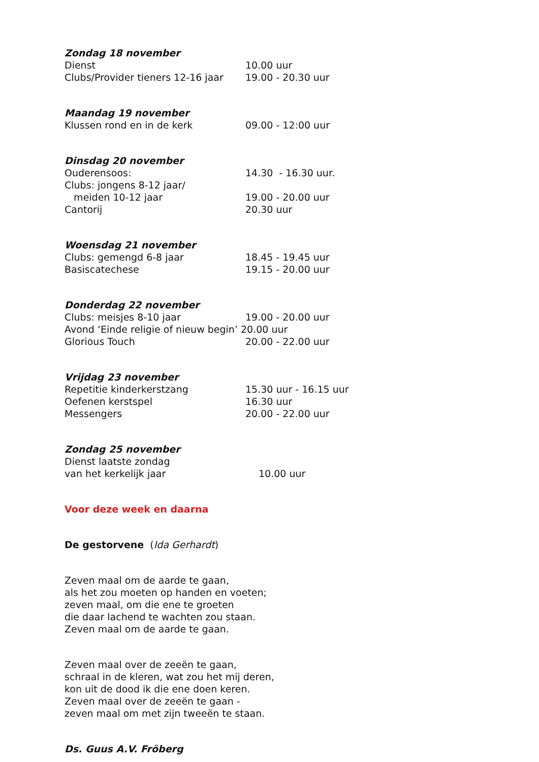Zondag 18 november
Dienst 10.00 uur
Clubs/Provider tieners 12-16 jaar 19.00 - 20.30 uur
Maandag 19 november
Klussen rond en in de kerk 09.00 - 12:00 uur
Dinsdag 20 november
Ouderensoos: 14.30 - 16.30 uur.
Clubs: jongens 8-12 jaar/
meiden 10-12 jaar 19.00 - 20.00 uur
Cantorij 20.30 uur
Woensdag 21 november
Clubs: gemengd 6-8 jaar 18.45 - 19.45 uur
Basiscatechese 19.15 - 20.00 uur
Donderdag 22 november
Clubs: meisjes 8-10 jaar 19.00 - 20.00 uur
Avond ‘Einde religie of nieuw begin’ 20.00 uur
Glorious Touch 20.00 - 22.00 uur
Vrijdag 23 november
Repetitie kinderkerstzang 15.30 uur - 16.15 uur
Oefenen kerstspel 16.30 uur
Messengers 20.00 - 22.00 uur
Zondag 25 november
Dienst laatste zondag
van het kerkelijk jaar 10.00 uur
Voor deze week en daarna
De gestorvene (Ida Gerhardt)
Zeven maal om de aarde te gaan,
als het zou moeten op handen en voeten;
zeven maal, om die ene te groeten
die daar lachend te wachten zou staan.
Zeven maal om de aarde te gaan.
Zeven maal over de zeeën te gaan,
schraal in de kleren, wat zou het mij deren,
kon uit de dood ik die ene doen keren.
Zeven maal over de zeeën te gaan -
zeven maal om met zijn tweeën te staan.
Ds. Guus A.V. Fröberg